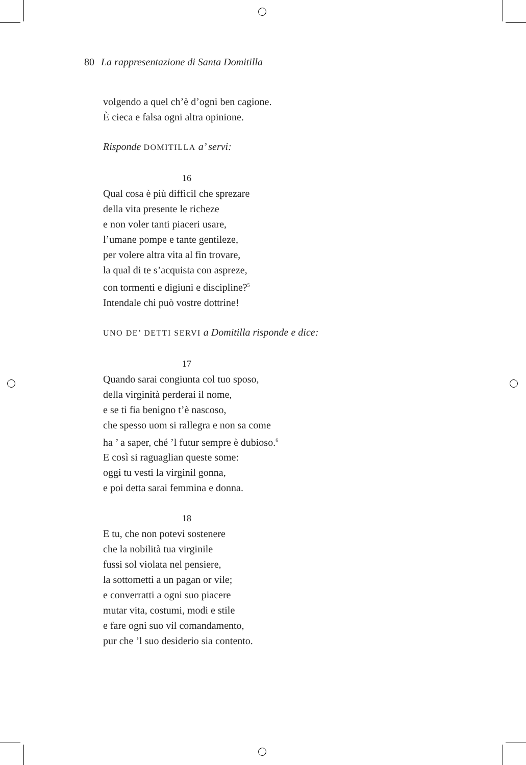80 La rappresentazione di Santa Domitilla
volgendo a quel ch’è d’ogni ben cagione.
È cieca e falsa ogni altra opinione.
Risponde DOMITILLA a’ servi:
16
Qual cosa è più difficil che sprezare
della vita presente le richeze
e non voler tanti piaceri usare,
l’umane pompe e tante gentileze,
per volere altra vita al fin trovare,
la qual di te s’acquista con aspreze,
con tormenti e digiuni e discipline?<sup>5</sup>
Intendale chi può vostre dottrine!
UNO DE’ DETTI SERVI a Domitilla risponde e dice:
17
Quando sarai congiunta col tuo sposo,
della virginità perderai il nome,
e se ti fia benigno t’è nascoso,
che spesso uom si rallegra e non sa come
ha ’ a saper, ché ’l futur sempre è dubioso.<sup>6</sup>
E così si raguaglian queste some:
oggi tu vesti la virginil gonna,
e poi detta sarai femmina e donna.
18
E tu, che non potevi sostenere
che la nobilità tua virginile
fussi sol violata nel pensiere,
la sottometti a un pagan or vile;
e converratti a ogni suo piacere
mutar vita, costumi, modi e stile
e fare ogni suo vil comandamento,
pur che ’l suo desiderio sia contento.